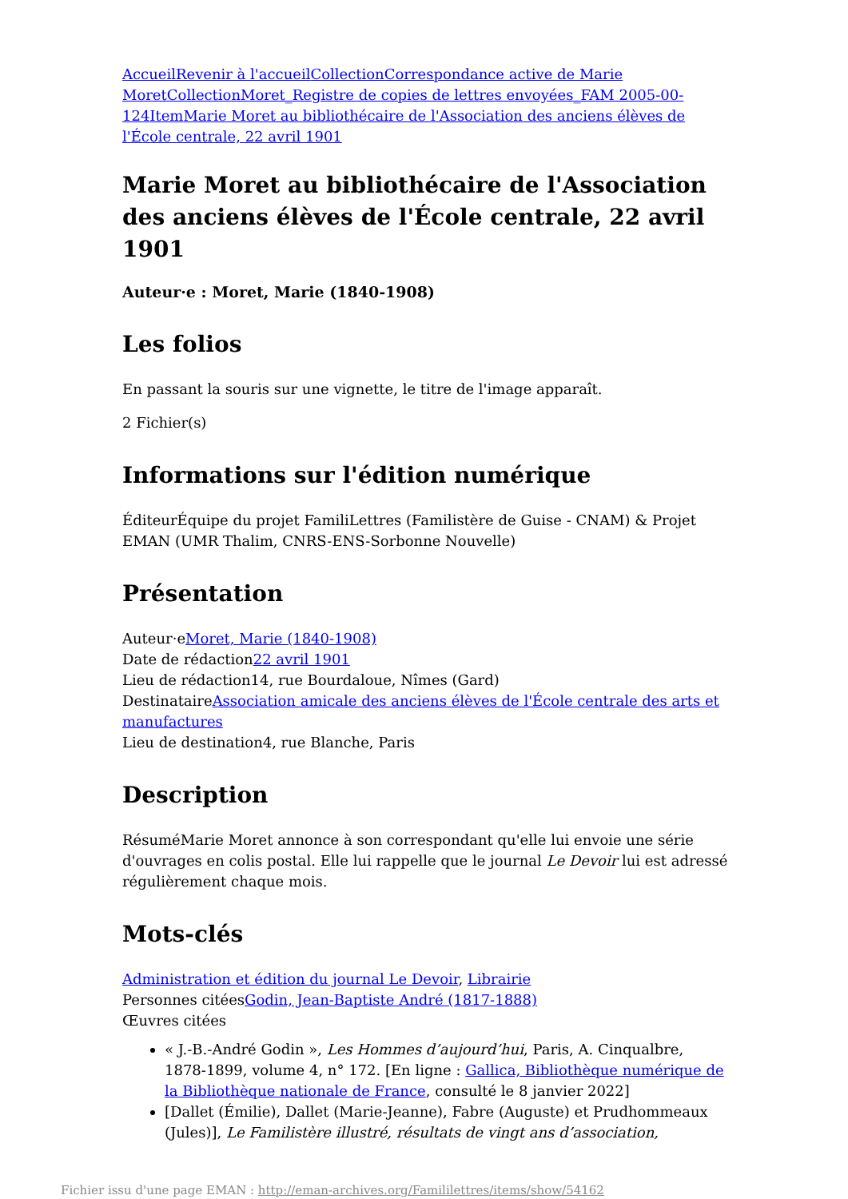Accueil Revenir à l'accueil Collection Correspondance active de Marie Moret Collection Moret_Registre de copies de lettres envoyées_FAM 2005-00-124 Item Marie Moret au bibliothécaire de l'Association des anciens élèves de l'École centrale, 22 avril 1901
Marie Moret au bibliothécaire de l'Association des anciens élèves de l'École centrale, 22 avril 1901
Auteur·e : Moret, Marie (1840-1908)
Les folios
En passant la souris sur une vignette, le titre de l'image apparaît.
2 Fichier(s)
Informations sur l'édition numérique
ÉditeurÉquipe du projet FamiliLettres (Familistère de Guise - CNAM) & Projet EMAN (UMR Thalim, CNRS-ENS-Sorbonne Nouvelle)
Présentation
Auteur·eMoret, Marie (1840-1908)
Date de rédaction22 avril 1901
Lieu de rédaction14, rue Bourdaloue, Nîmes (Gard)
DestinataireAssociation amicale des anciens élèves de l'École centrale des arts et manufactures
Lieu de destination4, rue Blanche, Paris
Description
RésuméMarie Moret annonce à son correspondant qu'elle lui envoie une série d'ouvrages en colis postal. Elle lui rappelle que le journal Le Devoir lui est adressé régulièrement chaque mois.
Mots-clés
Administration et édition du journal Le Devoir, Librairie
Personnes citéesGodin, Jean-Baptiste André (1817-1888)
Œuvres citées
« J.-B.-André Godin », Les Hommes d’aujourd’hui, Paris, A. Cinqualbre, 1878-1899, volume 4, n° 172. [En ligne : Gallica, Bibliothèque numérique de la Bibliothèque nationale de France, consulté le 8 janvier 2022]
[Dallet (Émilie), Dallet (Marie-Jeanne), Fabre (Auguste) et Prudhommeaux (Jules)], Le Familistère illustré, résultats de vingt ans d’association,
Fichier issu d'une page EMAN : http://eman-archives.org/Famililettres/items/show/54162